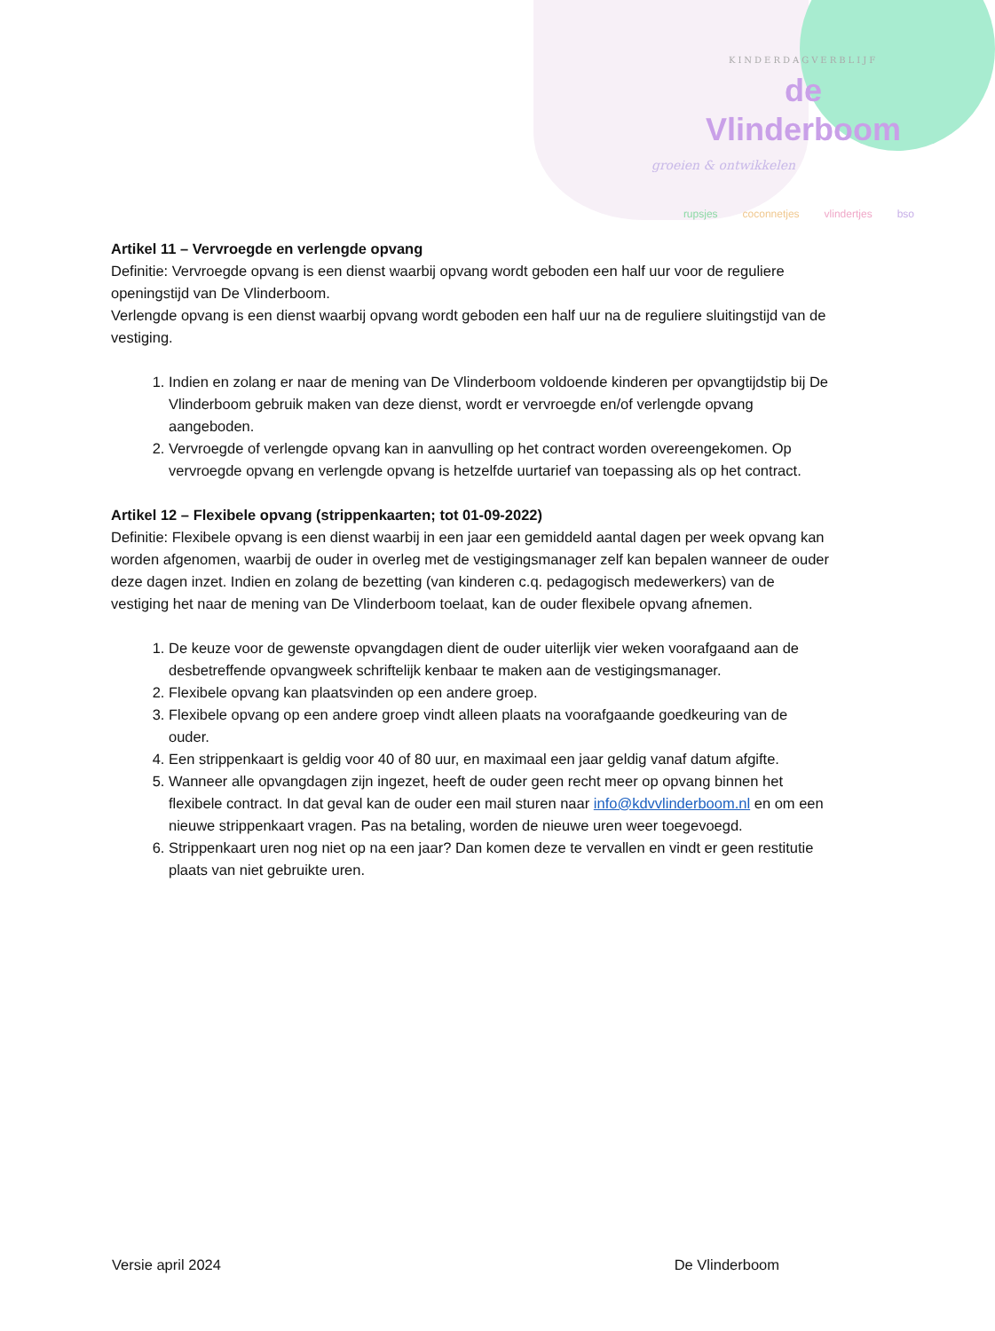KINDERDAGVERBLIJF
de Vlinderboom
groeien & ontwikkelen
rupsjes coconnetjes vlindertjes bso
Artikel 11 – Vervroegde en verlengde opvang
Definitie: Vervroegde opvang is een dienst waarbij opvang wordt geboden een half uur voor de reguliere openingstijd van De Vlinderboom.
Verlengde opvang is een dienst waarbij opvang wordt geboden een half uur na de reguliere sluitingstijd van de vestiging.
1. Indien en zolang er naar de mening van De Vlinderboom voldoende kinderen per opvangtijdstip bij De Vlinderboom gebruik maken van deze dienst, wordt er vervroegde en/of verlengde opvang aangeboden.
2. Vervroegde of verlengde opvang kan in aanvulling op het contract worden overeengekomen. Op vervroegde opvang en verlengde opvang is hetzelfde uurtarief van toepassing als op het contract.
Artikel 12 – Flexibele opvang (strippenkaarten; tot 01-09-2022)
Definitie: Flexibele opvang is een dienst waarbij in een jaar een gemiddeld aantal dagen per week opvang kan worden afgenomen, waarbij de ouder in overleg met de vestigingsmanager zelf kan bepalen wanneer de ouder deze dagen inzet. Indien en zolang de bezetting (van kinderen c.q. pedagogisch medewerkers) van de vestiging het naar de mening van De Vlinderboom toelaat, kan de ouder flexibele opvang afnemen.
1. De keuze voor de gewenste opvangdagen dient de ouder uiterlijk vier weken voorafgaand aan de desbetreffende opvangweek schriftelijk kenbaar te maken aan de vestigingsmanager.
2. Flexibele opvang kan plaatsvinden op een andere groep.
3. Flexibele opvang op een andere groep vindt alleen plaats na voorafgaande goedkeuring van de ouder.
4. Een strippenkaart is geldig voor 40 of 80 uur, en maximaal een jaar geldig vanaf datum afgifte.
5. Wanneer alle opvangdagen zijn ingezet, heeft de ouder geen recht meer op opvang binnen het flexibele contract. In dat geval kan de ouder een mail sturen naar info@kdvvlinderboom.nl en om een nieuwe strippenkaart vragen. Pas na betaling, worden de nieuwe uren weer toegevoegd.
6. Strippenkaart uren nog niet op na een jaar? Dan komen deze te vervallen en vindt er geen restitutie plaats van niet gebruikte uren.
Versie april 2024 De Vlinderboom